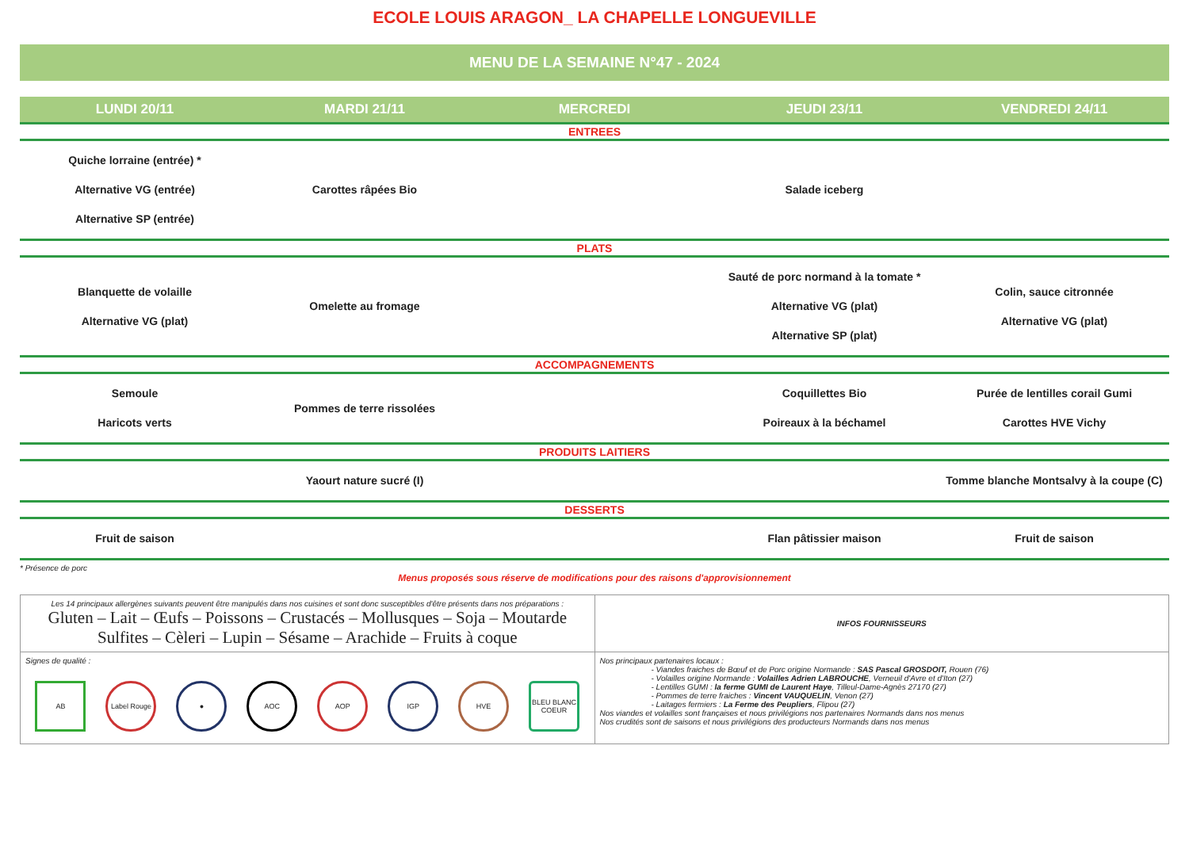ECOLE LOUIS ARAGON_ LA CHAPELLE LONGUEVILLE
MENU DE LA SEMAINE N°47 - 2024
| LUNDI 20/11 | MARDI 21/11 | MERCREDI | JEUDI 23/11 | VENDREDI 24/11 |
| --- | --- | --- | --- | --- |
| ENTREES | | | | |
| Quiche lorraine (entrée) * Alternative VG (entrée) Alternative SP (entrée) | Carottes râpées Bio | | Salade iceberg | |
| PLATS | | | | |
| Blanquette de volaille Alternative VG (plat) | Omelette au fromage | | Sauté de porc normand à la tomate * Alternative VG (plat) Alternative SP (plat) | Colin, sauce citronnée Alternative VG (plat) |
| ACCOMPAGNEMENTS | | | | |
| Semoule Haricots verts | Pommes de terre rissolées | | Coquillettes Bio Poireaux à la béchamel | Purée de lentilles corail Gumi Carottes HVE Vichy |
| PRODUITS LAITIERS | | | | |
| | Yaourt nature sucré (I) | | | Tomme blanche Montsalvy à la coupe (C) |
| DESSERTS | | | | |
| Fruit de saison | | | Flan pâtissier maison | Fruit de saison |
* Présence de porc
Menus proposés sous réserve de modifications pour des raisons d'approvisionnement
| Les 14 principaux allergènes suivants peuvent être manipulés dans nos cuisines et sont donc susceptibles d'être présents dans nos préparations : Gluten – Lait – Œufs – Poissons – Crustacés – Mollusques – Soja – Moutarde Sulfites – Cèleri – Lupin – Sésame – Arachide – Fruits à coque | INFOS FOURNISSEURS |
| Signes de qualité : AB Label Rouge ● AOC AOP IGP HVE BLEU BLANC COEUR | Nos principaux partenaires locaux : - Viandes fraiches de Bœuf et de Porc origine Normande : SAS Pascal GROSDOIT, Rouen (76) - Volailles origine Normande : Volailles Adrien LABROUCHE , Verneuil d'Avre et d'Iton (27) - Lentilles GUMI : la ferme GUMI de Laurent Haye , Tilleul-Dame-Agnès 27170 (27) - Pommes de terre fraiches : Vincent VAUQUELIN , Venon (27) - Laitages fermiers : La Ferme des Peupliers , Flipou (27) Nos viandes et volailles sont françaises et nous privilégions nos partenaires Normands dans nos menus Nos crudités sont de saisons et nous privilégions des producteurs Normands dans nos menus |